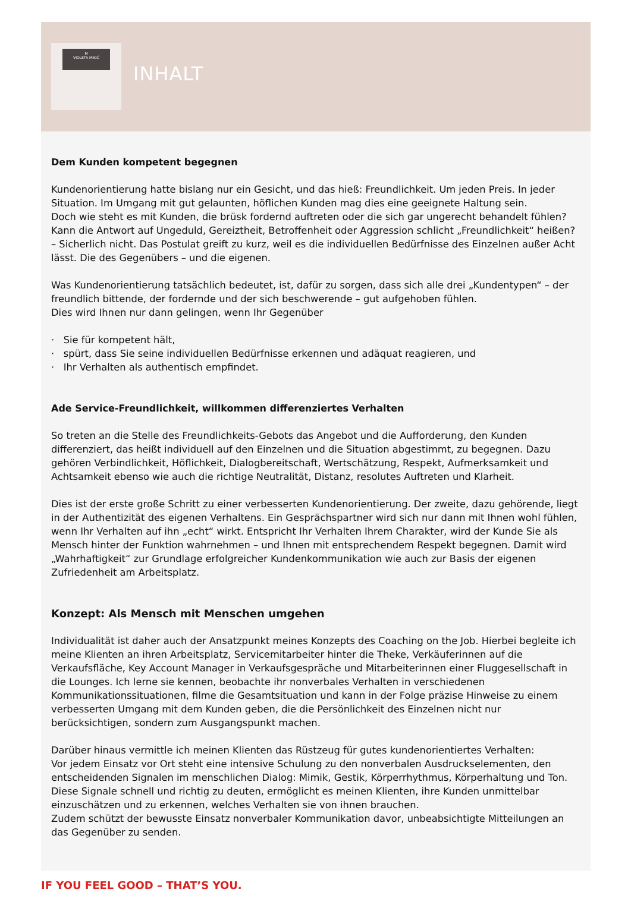M
VIOLETA MIKIĆ
INHALT
Dem Kunden kompetent begegnen
Kundenorientierung hatte bislang nur ein Gesicht, und das hieß: Freundlichkeit. Um jeden Preis. In jeder Situation. Im Umgang mit gut gelaunten, höflichen Kunden mag dies eine geeignete Haltung sein.
Doch wie steht es mit Kunden, die brüsk fordernd auftreten oder die sich gar ungerecht behandelt fühlen? Kann die Antwort auf Ungeduld, Gereiztheit, Betroffenheit oder Aggression schlicht „Freundlichkeit“ heißen? – Sicherlich nicht. Das Postulat greift zu kurz, weil es die individuellen Bedürfnisse des Einzelnen außer Acht lässt. Die des Gegenübers – und die eigenen.
Was Kundenorientierung tatsächlich bedeutet, ist, dafür zu sorgen, dass sich alle drei „Kundentypen“ – der freundlich bittende, der fordernde und der sich beschwerende – gut aufgehoben fühlen.
Dies wird Ihnen nur dann gelingen, wenn Ihr Gegenüber
· Sie für kompetent hält,
· spürt, dass Sie seine individuellen Bedürfnisse erkennen und adäquat reagieren, und
· Ihr Verhalten als authentisch empfindet.
Ade Service-Freundlichkeit, willkommen differenziertes Verhalten
So treten an die Stelle des Freundlichkeits-Gebots das Angebot und die Aufforderung, den Kunden differenziert, das heißt individuell auf den Einzelnen und die Situation abgestimmt, zu begegnen. Dazu gehören Verbindlichkeit, Höflichkeit, Dialogbereitschaft, Wertschätzung, Respekt, Aufmerksamkeit und Achtsamkeit ebenso wie auch die richtige Neutralität, Distanz, resolutes Auftreten und Klarheit.
Dies ist der erste große Schritt zu einer verbesserten Kundenorientierung. Der zweite, dazu gehörende, liegt in der Authentizität des eigenen Verhaltens. Ein Gesprächspartner wird sich nur dann mit Ihnen wohl fühlen, wenn Ihr Verhalten auf ihn „echt“ wirkt. Entspricht Ihr Verhalten Ihrem Charakter, wird der Kunde Sie als Mensch hinter der Funktion wahrnehmen – und Ihnen mit entsprechendem Respekt begegnen. Damit wird „Wahrhaftigkeit“ zur Grundlage erfolgreicher Kundenkommunikation wie auch zur Basis der eigenen Zufriedenheit am Arbeitsplatz.
Konzept: Als Mensch mit Menschen umgehen
Individualität ist daher auch der Ansatzpunkt meines Konzepts des Coaching on the Job. Hierbei begleite ich meine Klienten an ihren Arbeitsplatz, Servicemitarbeiter hinter die Theke, Verkäuferinnen auf die Verkaufsfläche, Key Account Manager in Verkaufsgespräche und Mitarbeiterinnen einer Fluggesellschaft in die Lounges. Ich lerne sie kennen, beobachte ihr nonverbales Verhalten in verschiedenen Kommunikationssituationen, filme die Gesamtsituation und kann in der Folge präzise Hinweise zu einem verbesserten Umgang mit dem Kunden geben, die die Persönlichkeit des Einzelnen nicht nur berücksichtigen, sondern zum Ausgangspunkt machen.
Darüber hinaus vermittle ich meinen Klienten das Rüstzeug für gutes kundenorientiertes Verhalten:
Vor jedem Einsatz vor Ort steht eine intensive Schulung zu den nonverbalen Ausdruckselementen, den entscheidenden Signalen im menschlichen Dialog: Mimik, Gestik, Körperrhythmus, Körperhaltung und Ton. Diese Signale schnell und richtig zu deuten, ermöglicht es meinen Klienten, ihre Kunden unmittelbar einzuschätzen und zu erkennen, welches Verhalten sie von ihnen brauchen.
Zudem schützt der bewusste Einsatz nonverbaler Kommunikation davor, unbeabsichtigte Mitteilungen an das Gegenüber zu senden.
IF YOU FEEL GOOD – THAT’S YOU.